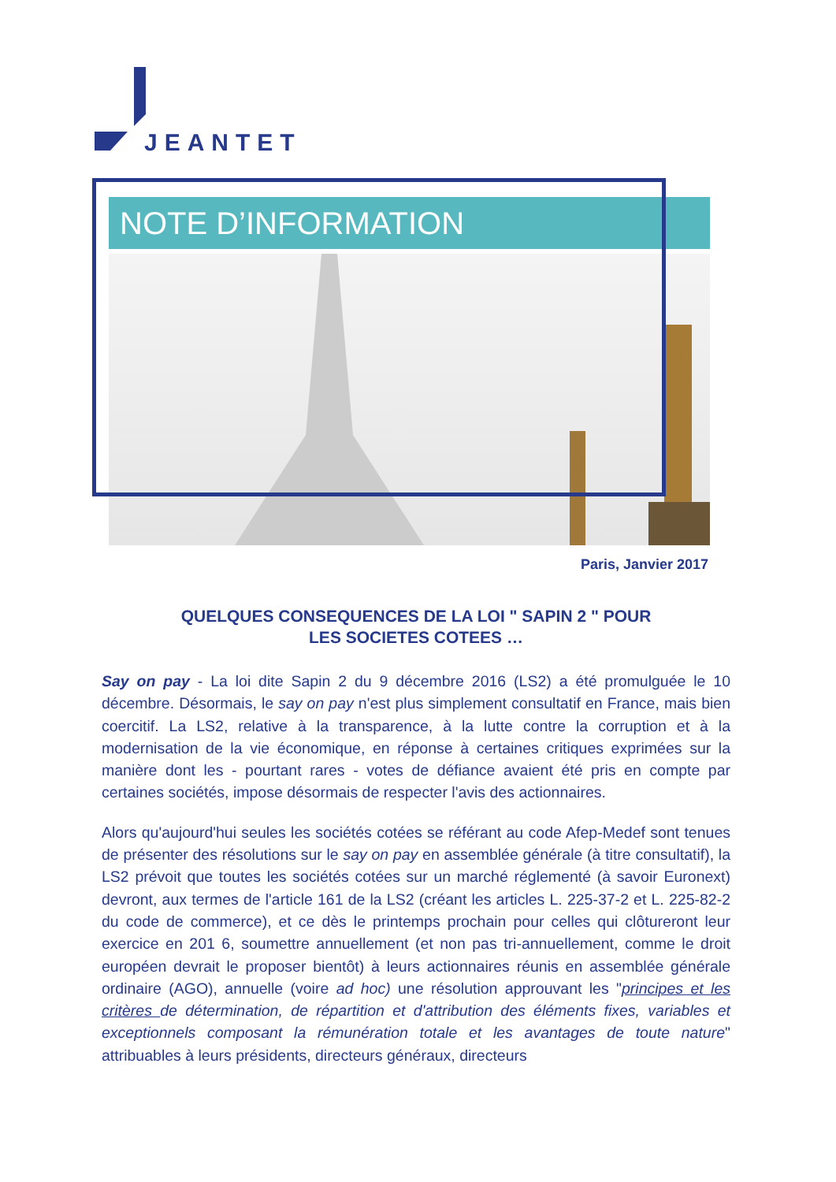JEANTET
NOTE D’INFORMATION
Paris, Janvier 2017
QUELQUES CONSEQUENCES DE LA LOI " SAPIN 2 " POUR
LES SOCIETES COTEES …
Say on pay - La loi dite Sapin 2 du 9 décembre 2016 (LS2) a été promulguée le 10 décembre. Désormais, le say on pay n'est plus simplement consultatif en France, mais bien coercitif. La LS2, relative à la transparence, à la lutte contre la corruption et à la modernisation de la vie économique, en réponse à certaines critiques exprimées sur la manière dont les - pourtant rares - votes de défiance avaient été pris en compte par certaines sociétés, impose désormais de respecter l'avis des actionnaires.
Alors qu'aujourd'hui seules les sociétés cotées se référant au code Afep-Medef sont tenues de présenter des résolutions sur le say on pay en assemblée générale (à titre consultatif), la LS2 prévoit que toutes les sociétés cotées sur un marché réglementé (à savoir Euronext) devront, aux termes de l'article 161 de la LS2 (créant les articles L. 225-37-2 et L. 225-82-2 du code de commerce), et ce dès le printemps prochain pour celles qui clôtureront leur exercice en 201 6, soumettre annuellement (et non pas tri-annuellement, comme le droit européen devrait le proposer bientôt) à leurs actionnaires réunis en assemblée générale ordinaire (AGO), annuelle (voire ad hoc) une résolution approuvant les "principes et les critères de détermination, de répartition et d'attribution des éléments fixes, variables et exceptionnels composant la rémunération totale et les avantages de toute nature" attribuables à leurs présidents, directeurs généraux, directeurs